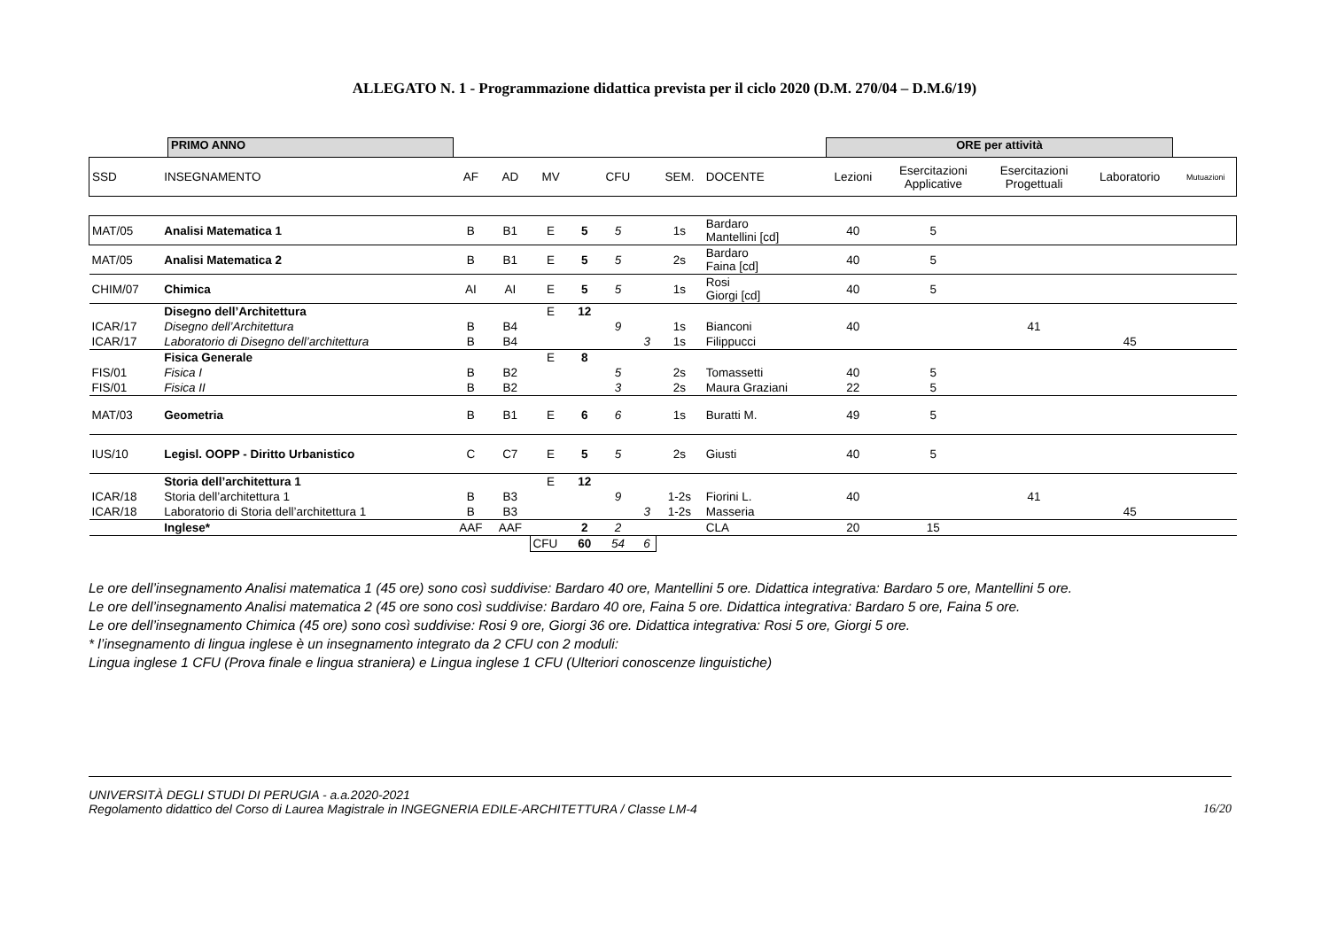ALLEGATO N. 1 - Programmazione didattica prevista per il ciclo 2020 (D.M. 270/04 – D.M.6/19)
PRIMO ANNO ORE per attività
| SSD | INSEGNAMENTO | AF | AD | MV | | CFU | | SEM. | DOCENTE | Lezioni | Esercitazioni Applicative | Esercitazioni Progettuali | Laboratorio | Mutuazioni |
| --- | --- | --- | --- | --- | --- | --- | --- | --- | --- | --- | --- | --- | --- | --- |
| MAT/05 | Analisi Matematica 1 | B | B1 | E | 5 | 5 | | 1s | Bardaro Mantellini [cd] | 40 | 5 | | | |
| MAT/05 | Analisi Matematica 2 | B | B1 | E | 5 | 5 | | 2s | Bardaro Faina [cd] | 40 | 5 | | | |
| CHIM/07 | Chimica | AI | AI | E | 5 | 5 | | 1s | Rosi Giorgi [cd] | 40 | 5 | | | |
| | Disegno dell’Architettura | | | E | 12 | | | | | | | | | |
| ICAR/17 | Disegno dell’Architettura | B | B4 | | | 9 | | 1s | Bianconi | 40 | | 41 | | |
| ICAR/17 | Laboratorio di Disegno dell’architettura | B | B4 | | | | 3 | 1s | Filippucci | | | | 45 | |
| | Fisica Generale | | | E | 8 | | | | | | | | | |
| FIS/01 | Fisica I | B | B2 | | | 5 | | 2s | Tomassetti | 40 | 5 | | | |
| FIS/01 | Fisica II | B | B2 | | | 3 | | 2s | Maura Graziani | 22 | 5 | | | |
| MAT/03 | Geometria | B | B1 | E | 6 | 6 | | 1s | Buratti M. | 49 | 5 | | | |
| IUS/10 | Legisl. OOPP - Diritto Urbanistico | C | C7 | E | 5 | 5 | | 2s | Giusti | 40 | 5 | | | |
| | Storia dell’architettura 1 | | | E | 12 | | | | | | | | | |
| ICAR/18 | Storia dell’architettura 1 | B | B3 | | | 9 | | 1-2s | Fiorini L. | 40 | | 41 | | |
| ICAR/18 | Laboratorio di Storia dell’architettura 1 | B | B3 | | | | 3 | 1-2s | Masseria | | | | 45 | |
| | Inglese* | AAF | AAF | | 2 | 2 | | | CLA | 20 | 15 | | | |
| | | | | CFU | 60 | 54 | 6 | | | | | | | |
Le ore dell’insegnamento Analisi matematica 1 (45 ore) sono così suddivise: Bardaro 40 ore, Mantellini 5 ore. Didattica integrativa: Bardaro 5 ore, Mantellini 5 ore.
Le ore dell’insegnamento Analisi matematica 2 (45 ore sono così suddivise: Bardaro 40 ore, Faina 5 ore. Didattica integrativa: Bardaro 5 ore, Faina 5 ore.
Le ore dell’insegnamento Chimica (45 ore) sono così suddivise: Rosi 9 ore, Giorgi 36 ore. Didattica integrativa: Rosi 5 ore, Giorgi 5 ore.
* l’insegnamento di lingua inglese è un insegnamento integrato da 2 CFU con 2 moduli:
Lingua inglese 1 CFU (Prova finale e lingua straniera) e Lingua inglese 1 CFU (Ulteriori conoscenze linguistiche)
UNIVERSITÀ DEGLI STUDI DI PERUGIA - a.a.2020-2021
Regolamento didattico del Corso di Laurea Magistrale in INGEGNERIA EDILE-ARCHITETTURA / Classe LM-4
16/20